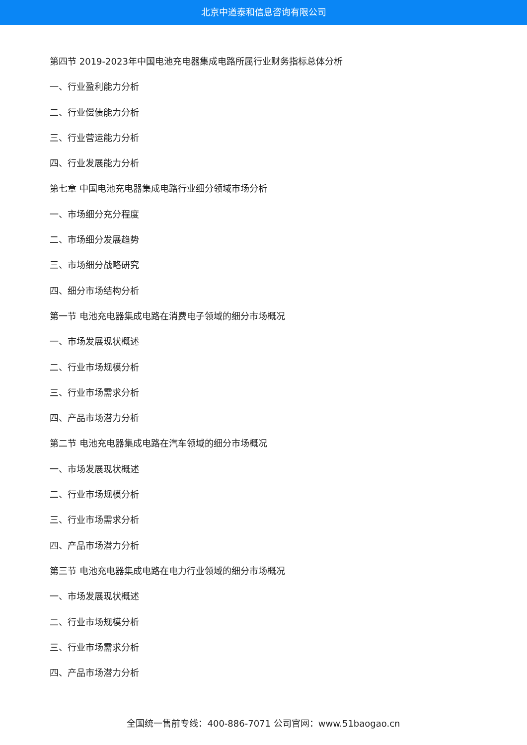北京中道泰和信息咨询有限公司
第四节 2019-2023年中国电池充电器集成电路所属行业财务指标总体分析
一、行业盈利能力分析
二、行业偿债能力分析
三、行业营运能力分析
四、行业发展能力分析
第七章 中国电池充电器集成电路行业细分领域市场分析
一、市场细分充分程度
二、市场细分发展趋势
三、市场细分战略研究
四、细分市场结构分析
第一节 电池充电器集成电路在消费电子领域的细分市场概况
一、市场发展现状概述
二、行业市场规模分析
三、行业市场需求分析
四、产品市场潜力分析
第二节 电池充电器集成电路在汽车领域的细分市场概况
一、市场发展现状概述
二、行业市场规模分析
三、行业市场需求分析
四、产品市场潜力分析
第三节 电池充电器集成电路在电力行业领域的细分市场概况
一、市场发展现状概述
二、行业市场规模分析
三、行业市场需求分析
四、产品市场潜力分析
全国统一售前专线：400-886-7071 公司官网：www.51baogao.cn